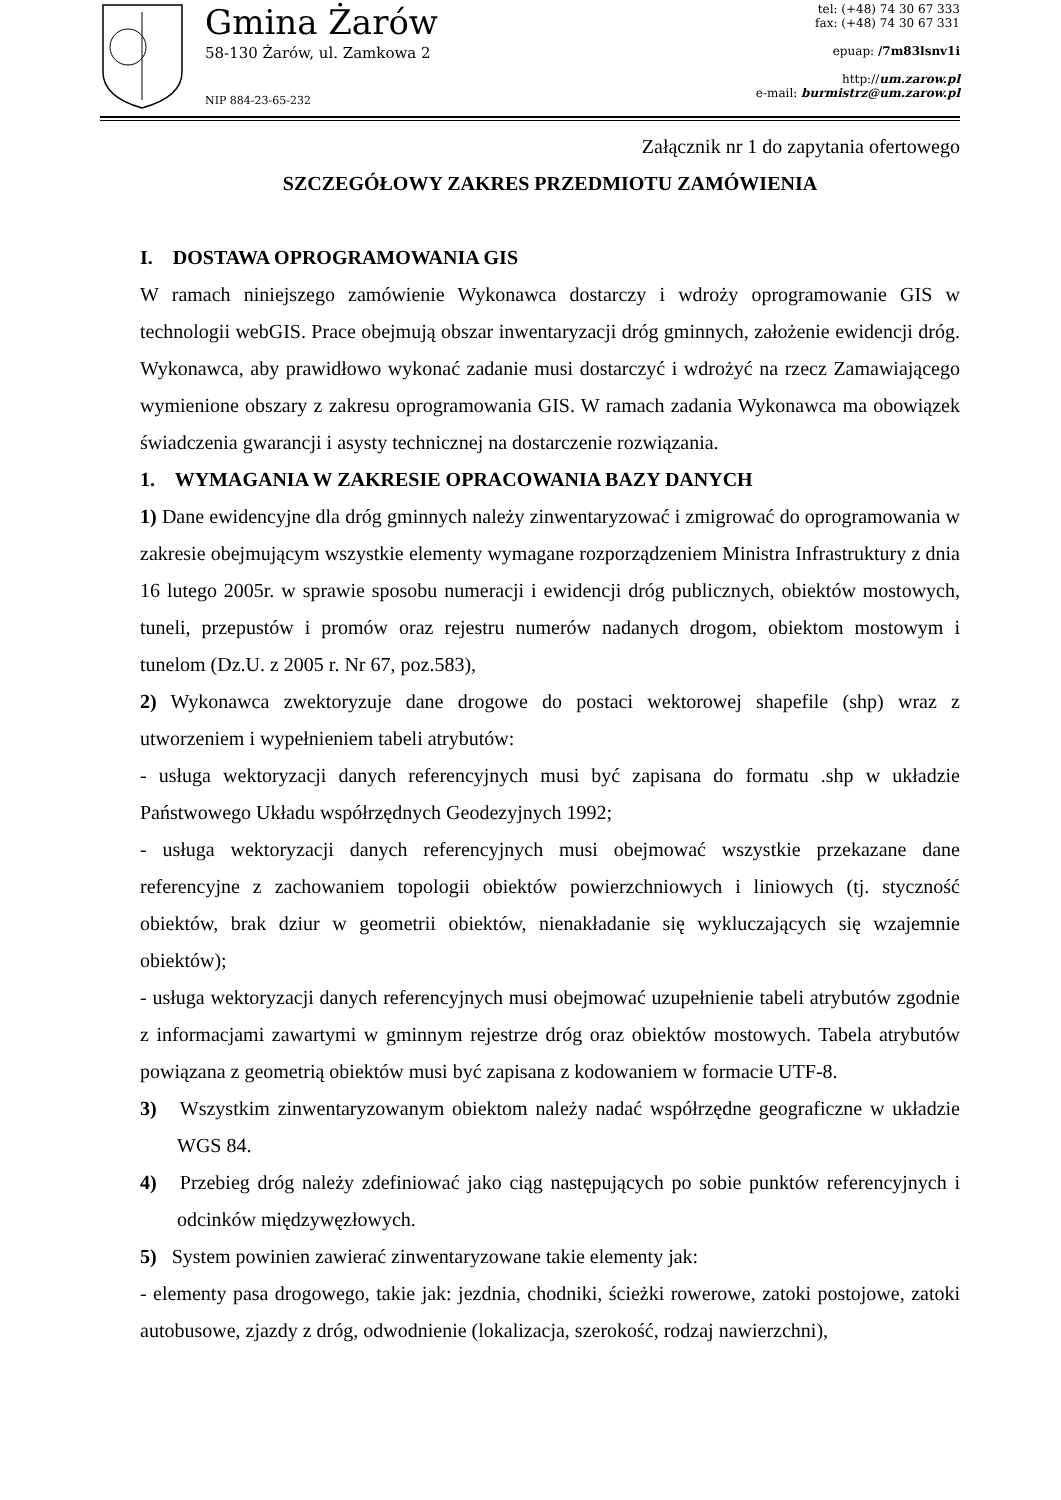Gmina Żarów
58-130 Żarów, ul. Zamkowa 2
NIP 884-23-65-232
tel: (+48) 74 30 67 333
fax: (+48) 74 30 67 331
epuap: /7m83lsnv1i
http://um.zarow.pl
e-mail: burmistrz@um.zarow.pl
Załącznik nr 1 do zapytania ofertowego
SZCZEGÓŁOWY ZAKRES PRZEDMIOTU ZAMÓWIENIA
I. DOSTAWA OPROGRAMOWANIA GIS
W ramach niniejszego zamówienie Wykonawca dostarczy i wdroży oprogramowanie GIS w technologii webGIS. Prace obejmują obszar inwentaryzacji dróg gminnych, założenie ewidencji dróg. Wykonawca, aby prawidłowo wykonać zadanie musi dostarczyć i wdrożyć na rzecz Zamawiającego wymienione obszary z zakresu oprogramowania GIS. W ramach zadania Wykonawca ma obowiązek świadczenia gwarancji i asysty technicznej na dostarczenie rozwiązania.
1. WYMAGANIA W ZAKRESIE OPRACOWANIA BAZY DANYCH
1) Dane ewidencyjne dla dróg gminnych należy zinwentaryzować i zmigrować do oprogramowania w zakresie obejmującym wszystkie elementy wymagane rozporządzeniem Ministra Infrastruktury z dnia 16 lutego 2005r. w sprawie sposobu numeracji i ewidencji dróg publicznych, obiektów mostowych, tuneli, przepustów i promów oraz rejestru numerów nadanych drogom, obiektom mostowym i tunelom (Dz.U. z 2005 r. Nr 67, poz.583),
2) Wykonawca zwektoryzuje dane drogowe do postaci wektorowej shapefile (shp) wraz z utworzeniem i wypełnieniem tabeli atrybutów:
- usługa wektoryzacji danych referencyjnych musi być zapisana do formatu .shp w układzie Państwowego Układu współrzędnych Geodezyjnych 1992;
- usługa wektoryzacji danych referencyjnych musi obejmować wszystkie przekazane dane referencyjne z zachowaniem topologii obiektów powierzchniowych i liniowych (tj. styczność obiektów, brak dziur w geometrii obiektów, nienakładanie się wykluczających się wzajemnie obiektów);
- usługa wektoryzacji danych referencyjnych musi obejmować uzupełnienie tabeli atrybutów zgodnie z informacjami zawartymi w gminnym rejestrze dróg oraz obiektów mostowych. Tabela atrybutów powiązana z geometrią obiektów musi być zapisana z kodowaniem w formacie UTF-8.
3) Wszystkim zinwentaryzowanym obiektom należy nadać współrzędne geograficzne w układzie WGS 84.
4) Przebieg dróg należy zdefiniować jako ciąg następujących po sobie punktów referencyjnych i odcinków międzywęzłowych.
5) System powinien zawierać zinwentaryzowane takie elementy jak:
- elementy pasa drogowego, takie jak: jezdnia, chodniki, ścieżki rowerowe, zatoki postojowe, zatoki autobusowe, zjazdy z dróg, odwodnienie (lokalizacja, szerokość, rodzaj nawierzchni),